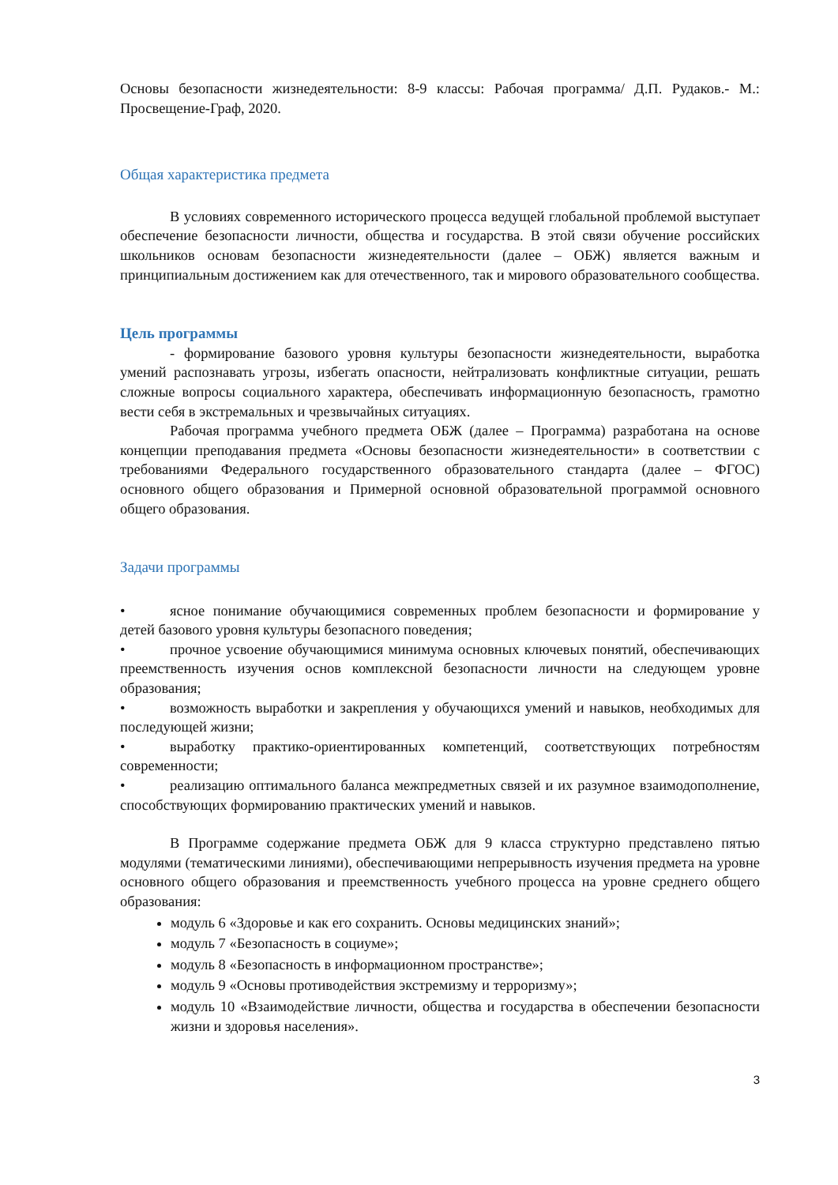Основы безопасности жизнедеятельности: 8-9 классы: Рабочая программа/ Д.П. Рудаков.- М.: Просвещение-Граф, 2020.
Общая характеристика предмета
В условиях современного исторического процесса ведущей глобальной проблемой выступает обеспечение безопасности личности, общества и государства. В этой связи обучение российских школьников основам безопасности жизнедеятельности (далее – ОБЖ) является важным и принципиальным достижением как для отечественного, так и мирового образовательного сообщества.
Цель программы
- формирование базового уровня культуры безопасности жизнедеятельности, выработка умений распознавать угрозы, избегать опасности, нейтрализовать конфликтные ситуации, решать сложные вопросы социального характера, обеспечивать информационную безопасность, грамотно вести себя в экстремальных и чрезвычайных ситуациях.
Рабочая программа учебного предмета ОБЖ (далее – Программа) разработана на основе концепции преподавания предмета «Основы безопасности жизнедеятельности» в соответствии с требованиями Федерального государственного образовательного стандарта (далее – ФГОС) основного общего образования и Примерной основной образовательной программой основного общего образования.
Задачи программы
• ясное понимание обучающимися современных проблем безопасности и формирование у детей базового уровня культуры безопасного поведения;
• прочное усвоение обучающимися минимума основных ключевых понятий, обеспечивающих преемственность изучения основ комплексной безопасности личности на следующем уровне образования;
• возможность выработки и закрепления у обучающихся умений и навыков, необходимых для последующей жизни;
• выработку практико-ориентированных компетенций, соответствующих потребностям современности;
• реализацию оптимального баланса межпредметных связей и их разумное взаимодополнение, способствующих формированию практических умений и навыков.
В Программе содержание предмета ОБЖ для 9 класса структурно представлено пятью модулями (тематическими линиями), обеспечивающими непрерывность изучения предмета на уровне основного общего образования и преемственность учебного процесса на уровне среднего общего образования:
модуль 6 «Здоровье и как его сохранить. Основы медицинских знаний»;
модуль 7 «Безопасность в социуме»;
модуль 8 «Безопасность в информационном пространстве»;
модуль 9 «Основы противодействия экстремизму и терроризму»;
модуль 10 «Взаимодействие личности, общества и государства в обеспечении безопасности жизни и здоровья населения».
3